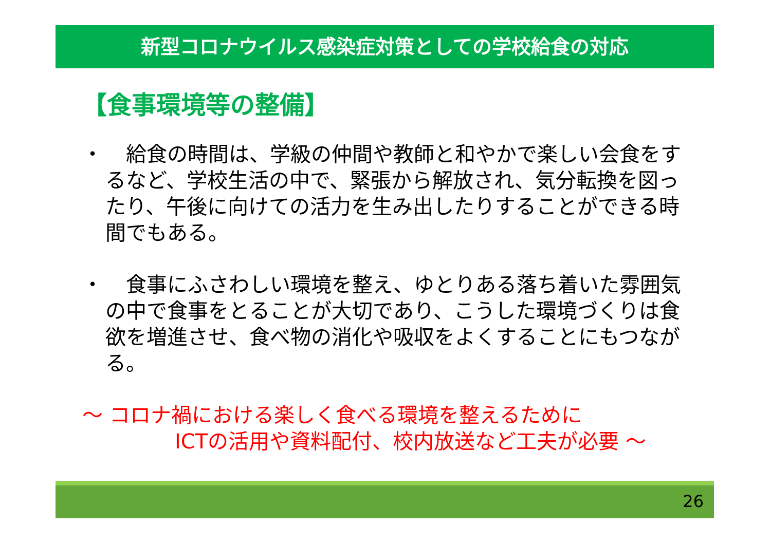新型コロナウイルス感染症対策としての学校給食の対応
【食事環境等の整備】
・　給食の時間は、学級の仲間や教師と和やかで楽しい会食をするなど、学校生活の中で、緊張から解放され、気分転換を図ったり、午後に向けての活力を生み出したりすることができる時間でもある。
・　食事にふさわしい環境を整え、ゆとりある落ち着いた雰囲気の中で食事をとることが大切であり、こうした環境づくりは食欲を増進させ、食べ物の消化や吸収をよくすることにもつながる。
～ コロナ禍における楽しく食べる環境を整えるために
ICTの活用や資料配付、校内放送など工夫が必要 ～
26